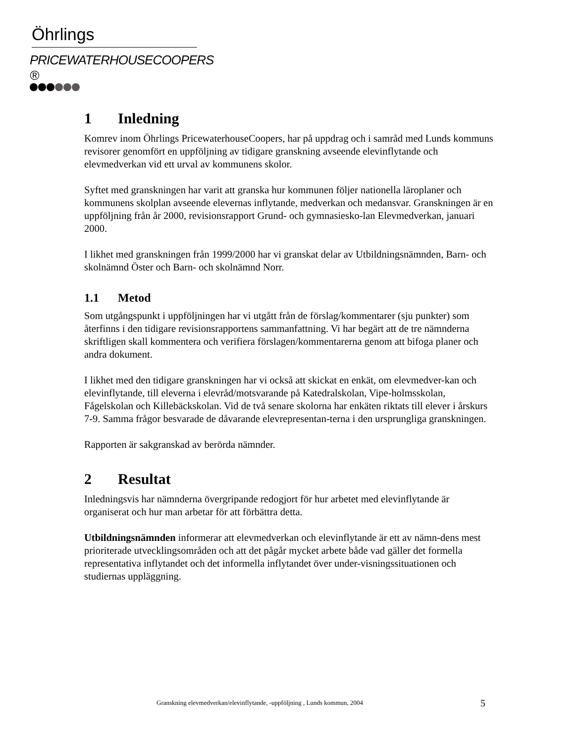Öhrlings
PRICEWATERHOUSECOOPERS ®
1 Inledning
Komrev inom Öhrlings PricewaterhouseCoopers, har på uppdrag och i samråd med Lunds kommuns revisorer genomfört en uppföljning av tidigare granskning avseende elevinflytande och elevmedverkan vid ett urval av kommunens skolor.
Syftet med granskningen har varit att granska hur kommunen följer nationella läroplaner och kommunens skolplan avseende elevernas inflytande, medverkan och medansvar. Granskningen är en uppföljning från år 2000, revisionsrapport Grund- och gymnasiesko-lan Elevmedverkan, januari 2000.
I likhet med granskningen från 1999/2000 har vi granskat delar av Utbildningsnämnden, Barn- och skolnämnd Öster och Barn- och skolnämnd Norr.
1.1 Metod
Som utgångspunkt i uppföljningen har vi utgått från de förslag/kommentarer (sju punkter) som återfinns i den tidigare revisionsrapportens sammanfattning. Vi har begärt att de tre nämnderna skriftligen skall kommentera och verifiera förslagen/kommentarerna genom att bifoga planer och andra dokument.
I likhet med den tidigare granskningen har vi också att skickat en enkät, om elevmedver-kan och elevinflytande, till eleverna i elevråd/motsvarande på Katedralskolan, Vipe-holmsskolan, Fågelskolan och Killebäckskolan. Vid de två senare skolorna har enkäten riktats till elever i årskurs 7-9. Samma frågor besvarade de dåvarande elevrepresentan-terna i den ursprungliga granskningen.
Rapporten är sakgranskad av berörda nämnder.
2 Resultat
Inledningsvis har nämnderna övergripande redogjort för hur arbetet med elevinflytande är organiserat och hur man arbetar för att förbättra detta.
Utbildningsnämnden informerar att elevmedverkan och elevinflytande är ett av nämn-dens mest prioriterade utvecklingsområden och att det pågår mycket arbete både vad gäller det formella representativa inflytandet och det informella inflytandet över under-visningssituationen och studiernas uppläggning.
Granskning elevmedverkan/elevinflytande, -uppföljning , Lunds kommun, 2004
5